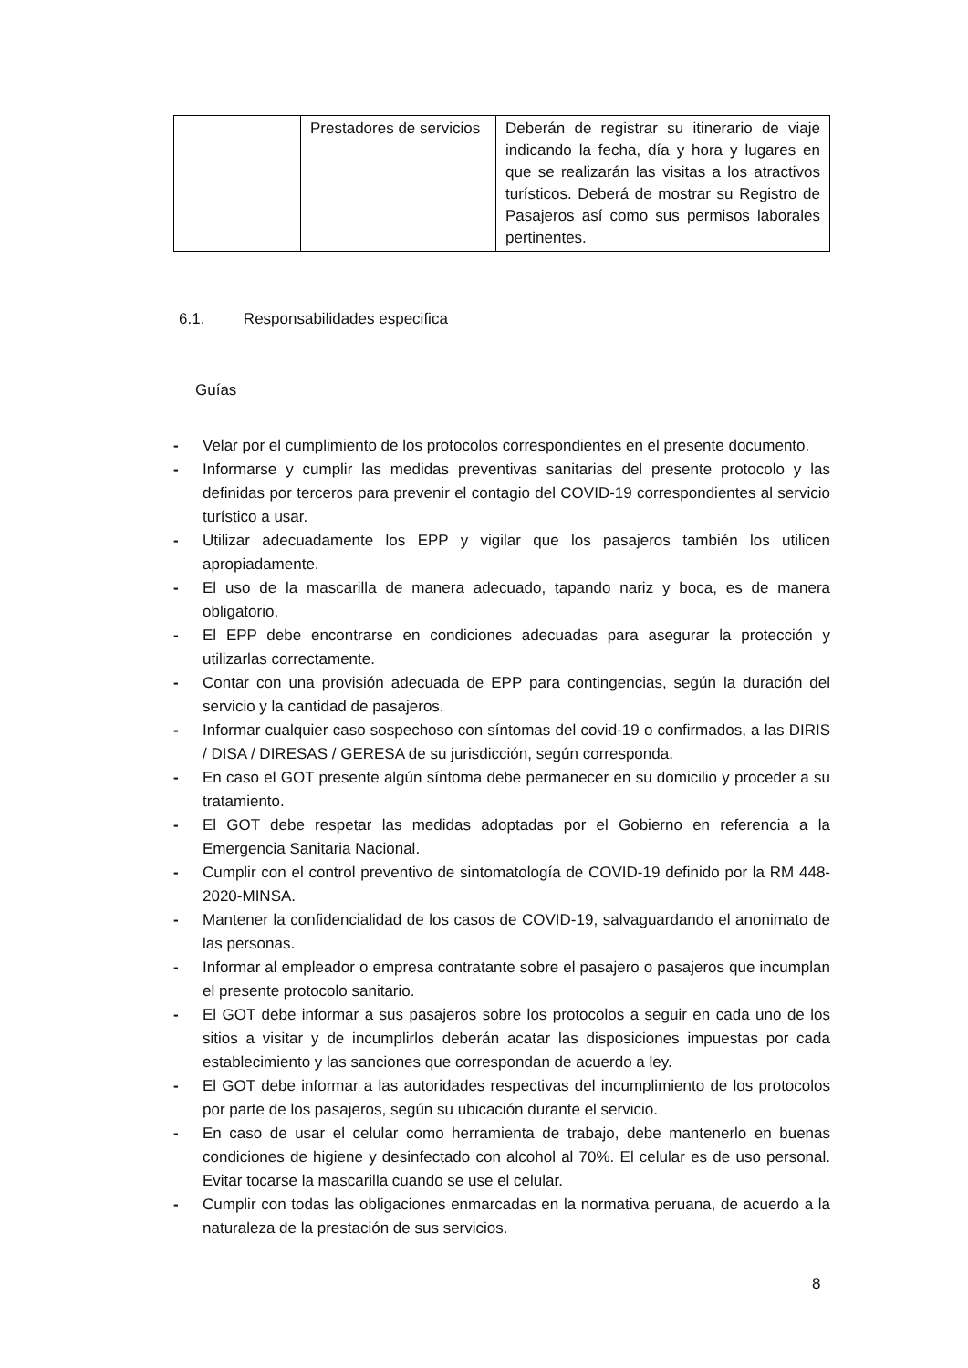| | Prestadores de servicios | Deberán de registrar su itinerario de viaje indicando la fecha, día y hora y lugares en que se realizarán las visitas a los atractivos turísticos. Deberá de mostrar su Registro de Pasajeros así como sus permisos laborales pertinentes. |
6.1. Responsabilidades especifica
Guías
- Velar por el cumplimiento de los protocolos correspondientes en el presente documento.
- Informarse y cumplir las medidas preventivas sanitarias del presente protocolo y las definidas por terceros para prevenir el contagio del COVID-19 correspondientes al servicio turístico a usar.
- Utilizar adecuadamente los EPP y vigilar que los pasajeros también los utilicen apropiadamente.
- El uso de la mascarilla de manera adecuado, tapando nariz y boca, es de manera obligatorio.
- El EPP debe encontrarse en condiciones adecuadas para asegurar la protección y utilizarlas correctamente.
- Contar con una provisión adecuada de EPP para contingencias, según la duración del servicio y la cantidad de pasajeros.
- Informar cualquier caso sospechoso con síntomas del covid-19 o confirmados, a las DIRIS / DISA / DIRESAS / GERESA de su jurisdicción, según corresponda.
- En caso el GOT presente algún síntoma debe permanecer en su domicilio y proceder a su tratamiento.
- El GOT debe respetar las medidas adoptadas por el Gobierno en referencia a la Emergencia Sanitaria Nacional.
- Cumplir con el control preventivo de sintomatología de COVID-19 definido por la RM 448-2020-MINSA.
- Mantener la confidencialidad de los casos de COVID-19, salvaguardando el anonimato de las personas.
- Informar al empleador o empresa contratante sobre el pasajero o pasajeros que incumplan el presente protocolo sanitario.
- El GOT debe informar a sus pasajeros sobre los protocolos a seguir en cada uno de los sitios a visitar y de incumplirlos deberán acatar las disposiciones impuestas por cada establecimiento y las sanciones que correspondan de acuerdo a ley.
- El GOT debe informar a las autoridades respectivas del incumplimiento de los protocolos por parte de los pasajeros, según su ubicación durante el servicio.
- En caso de usar el celular como herramienta de trabajo, debe mantenerlo en buenas condiciones de higiene y desinfectado con alcohol al 70%. El celular es de uso personal. Evitar tocarse la mascarilla cuando se use el celular.
- Cumplir con todas las obligaciones enmarcadas en la normativa peruana, de acuerdo a la naturaleza de la prestación de sus servicios.
8